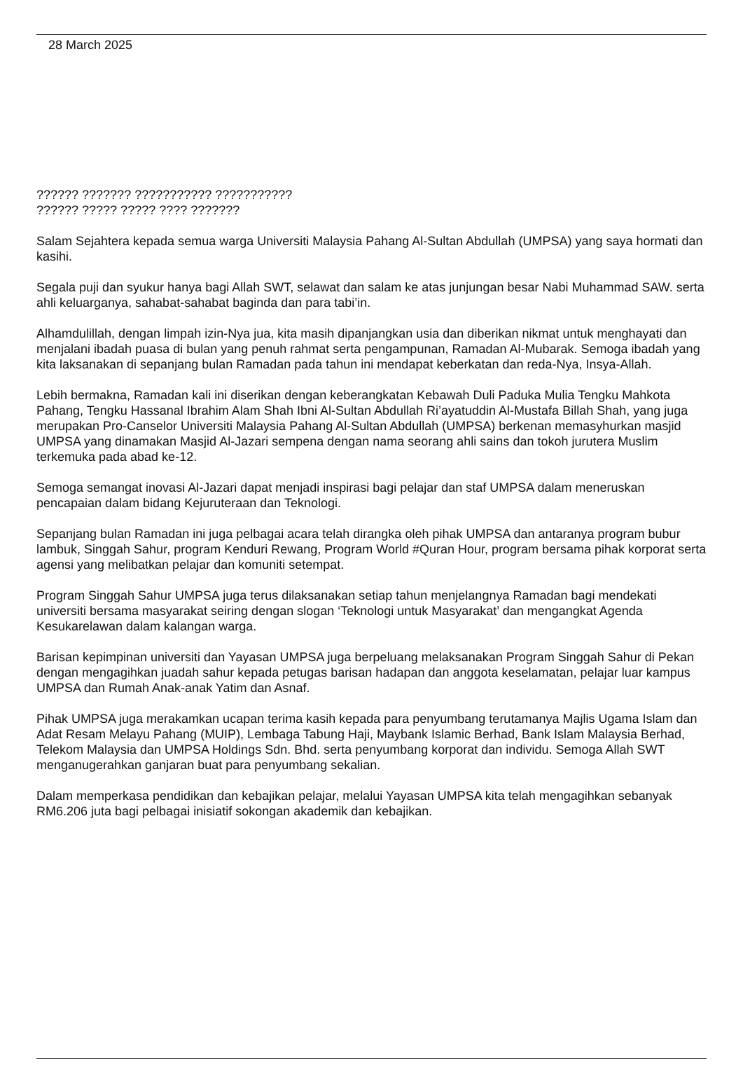28 March 2025
?????? ??????? ??????????? ???????????
?????? ????? ????? ???? ???????
Salam Sejahtera kepada semua warga Universiti Malaysia Pahang Al-Sultan Abdullah (UMPSA) yang saya hormati dan kasihi.
Segala puji dan syukur hanya bagi Allah SWT, selawat dan salam ke atas junjungan besar Nabi Muhammad SAW. serta ahli keluarganya, sahabat-sahabat baginda dan para tabi’in.
Alhamdulillah, dengan limpah izin-Nya jua, kita masih dipanjangkan usia dan diberikan nikmat untuk menghayati dan menjalani ibadah puasa di bulan yang penuh rahmat serta pengampunan, Ramadan Al-Mubarak. Semoga ibadah yang kita laksanakan di sepanjang bulan Ramadan pada tahun ini mendapat keberkatan dan reda-Nya, Insya-Allah.
Lebih bermakna, Ramadan kali ini diserikan dengan keberangkatan Kebawah Duli Paduka Mulia Tengku Mahkota Pahang, Tengku Hassanal Ibrahim Alam Shah Ibni Al-Sultan Abdullah Ri’ayatuddin Al-Mustafa Billah Shah, yang juga merupakan Pro-Canselor Universiti Malaysia Pahang Al-Sultan Abdullah (UMPSA) berkenan memasyhurkan masjid UMPSA yang dinamakan Masjid Al-Jazari sempena dengan nama seorang ahli sains dan tokoh jurutera Muslim terkemuka pada abad ke-12.
Semoga semangat inovasi Al-Jazari dapat menjadi inspirasi bagi pelajar dan staf UMPSA dalam meneruskan pencapaian dalam bidang Kejuruteraan dan Teknologi.
Sepanjang bulan Ramadan ini juga pelbagai acara telah dirangka oleh pihak UMPSA dan antaranya program bubur lambuk, Singgah Sahur, program Kenduri Rewang, Program World #Quran Hour, program bersama pihak korporat serta agensi yang melibatkan pelajar dan komuniti setempat.
Program Singgah Sahur UMPSA juga terus dilaksanakan setiap tahun menjelangnya Ramadan bagi mendekati universiti bersama masyarakat seiring dengan slogan ‘Teknologi untuk Masyarakat’ dan mengangkat Agenda Kesukarelawan dalam kalangan warga.
Barisan kepimpinan universiti dan Yayasan UMPSA juga berpeluang melaksanakan Program Singgah Sahur di Pekan dengan mengagihkan juadah sahur kepada petugas barisan hadapan dan anggota keselamatan, pelajar luar kampus UMPSA dan Rumah Anak-anak Yatim dan Asnaf.
Pihak UMPSA juga merakamkan ucapan terima kasih kepada para penyumbang terutamanya Majlis Ugama Islam dan Adat Resam Melayu Pahang (MUIP), Lembaga Tabung Haji, Maybank Islamic Berhad, Bank Islam Malaysia Berhad, Telekom Malaysia dan UMPSA Holdings Sdn. Bhd. serta penyumbang korporat dan individu. Semoga Allah SWT menganugerahkan ganjaran buat para penyumbang sekalian.
Dalam memperkasa pendidikan dan kebajikan pelajar, melalui Yayasan UMPSA kita telah mengagihkan sebanyak RM6.206 juta bagi pelbagai inisiatif sokongan akademik dan kebajikan.